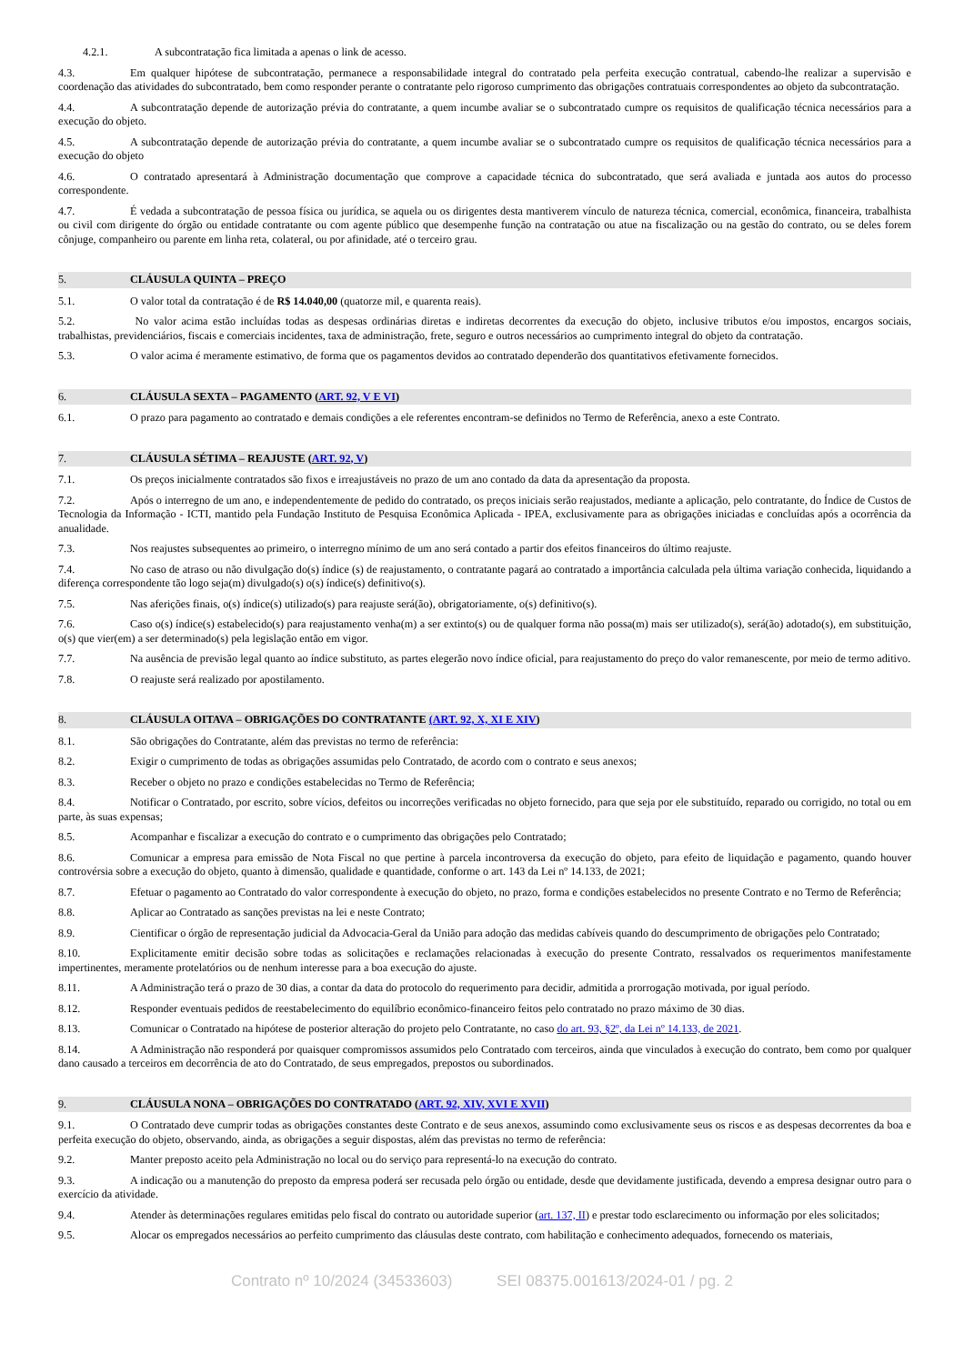4.2.1. A subcontratação fica limitada a apenas o link de acesso.
4.3. Em qualquer hipótese de subcontratação, permanece a responsabilidade integral do contratado pela perfeita execução contratual, cabendo-lhe realizar a supervisão e coordenação das atividades do subcontratado, bem como responder perante o contratante pelo rigoroso cumprimento das obrigações contratuais correspondentes ao objeto da subcontratação.
4.4. A subcontratação depende de autorização prévia do contratante, a quem incumbe avaliar se o subcontratado cumpre os requisitos de qualificação técnica necessários para a execução do objeto.
4.5. A subcontratação depende de autorização prévia do contratante, a quem incumbe avaliar se o subcontratado cumpre os requisitos de qualificação técnica necessários para a execução do objeto
4.6. O contratado apresentará à Administração documentação que comprove a capacidade técnica do subcontratado, que será avaliada e juntada aos autos do processo correspondente.
4.7. É vedada a subcontratação de pessoa física ou jurídica, se aquela ou os dirigentes desta mantiverem vínculo de natureza técnica, comercial, econômica, financeira, trabalhista ou civil com dirigente do órgão ou entidade contratante ou com agente público que desempenhe função na contratação ou atue na fiscalização ou na gestão do contrato, ou se deles forem cônjuge, companheiro ou parente em linha reta, colateral, ou por afinidade, até o terceiro grau.
5. CLÁUSULA QUINTA – PREÇO
5.1. O valor total da contratação é de R$ 14.040,00 (quatorze mil, e quarenta reais).
5.2. No valor acima estão incluídas todas as despesas ordinárias diretas e indiretas decorrentes da execução do objeto, inclusive tributos e/ou impostos, encargos sociais, trabalhistas, previdenciários, fiscais e comerciais incidentes, taxa de administração, frete, seguro e outros necessários ao cumprimento integral do objeto da contratação.
5.3. O valor acima é meramente estimativo, de forma que os pagamentos devidos ao contratado dependerão dos quantitativos efetivamente fornecidos.
6. CLÁUSULA SEXTA – PAGAMENTO (ART. 92, V E VI)
6.1. O prazo para pagamento ao contratado e demais condições a ele referentes encontram-se definidos no Termo de Referência, anexo a este Contrato.
7. CLÁUSULA SÉTIMA – REAJUSTE (ART. 92, V)
7.1. Os preços inicialmente contratados são fixos e irreajustáveis no prazo de um ano contado da data da apresentação da proposta.
7.2. Após o interregno de um ano, e independentemente de pedido do contratado, os preços iniciais serão reajustados, mediante a aplicação, pelo contratante, do Índice de Custos de Tecnologia da Informação - ICTI, mantido pela Fundação Instituto de Pesquisa Econômica Aplicada - IPEA, exclusivamente para as obrigações iniciadas e concluídas após a ocorrência da anualidade.
7.3. Nos reajustes subsequentes ao primeiro, o interregno mínimo de um ano será contado a partir dos efeitos financeiros do último reajuste.
7.4. No caso de atraso ou não divulgação do(s) índice (s) de reajustamento, o contratante pagará ao contratado a importância calculada pela última variação conhecida, liquidando a diferença correspondente tão logo seja(m) divulgado(s) o(s) índice(s) definitivo(s).
7.5. Nas aferições finais, o(s) índice(s) utilizado(s) para reajuste será(ão), obrigatoriamente, o(s) definitivo(s).
7.6. Caso o(s) índice(s) estabelecido(s) para reajustamento venha(m) a ser extinto(s) ou de qualquer forma não possa(m) mais ser utilizado(s), será(ão) adotado(s), em substituição, o(s) que vier(em) a ser determinado(s) pela legislação então em vigor.
7.7. Na ausência de previsão legal quanto ao índice substituto, as partes elegerão novo índice oficial, para reajustamento do preço do valor remanescente, por meio de termo aditivo.
7.8. O reajuste será realizado por apostilamento.
8. CLÁUSULA OITAVA – OBRIGAÇÕES DO CONTRATANTE (ART. 92, X, XI E XIV)
8.1. São obrigações do Contratante, além das previstas no termo de referência:
8.2. Exigir o cumprimento de todas as obrigações assumidas pelo Contratado, de acordo com o contrato e seus anexos;
8.3. Receber o objeto no prazo e condições estabelecidas no Termo de Referência;
8.4. Notificar o Contratado, por escrito, sobre vícios, defeitos ou incorreções verificadas no objeto fornecido, para que seja por ele substituído, reparado ou corrigido, no total ou em parte, às suas expensas;
8.5. Acompanhar e fiscalizar a execução do contrato e o cumprimento das obrigações pelo Contratado;
8.6. Comunicar a empresa para emissão de Nota Fiscal no que pertine à parcela incontroversa da execução do objeto, para efeito de liquidação e pagamento, quando houver controvérsia sobre a execução do objeto, quanto à dimensão, qualidade e quantidade, conforme o art. 143 da Lei nº 14.133, de 2021;
8.7. Efetuar o pagamento ao Contratado do valor correspondente à execução do objeto, no prazo, forma e condições estabelecidos no presente Contrato e no Termo de Referência;
8.8. Aplicar ao Contratado as sanções previstas na lei e neste Contrato;
8.9. Cientificar o órgão de representação judicial da Advocacia-Geral da União para adoção das medidas cabíveis quando do descumprimento de obrigações pelo Contratado;
8.10. Explicitamente emitir decisão sobre todas as solicitações e reclamações relacionadas à execução do presente Contrato, ressalvados os requerimentos manifestamente impertinentes, meramente protelatórios ou de nenhum interesse para a boa execução do ajuste.
8.11. A Administração terá o prazo de 30 dias, a contar da data do protocolo do requerimento para decidir, admitida a prorrogação motivada, por igual período.
8.12. Responder eventuais pedidos de reestabelecimento do equilíbrio econômico-financeiro feitos pelo contratado no prazo máximo de 30 dias.
8.13. Comunicar o Contratado na hipótese de posterior alteração do projeto pelo Contratante, no caso do art. 93, §2º, da Lei nº 14.133, de 2021.
8.14. A Administração não responderá por quaisquer compromissos assumidos pelo Contratado com terceiros, ainda que vinculados à execução do contrato, bem como por qualquer dano causado a terceiros em decorrência de ato do Contratado, de seus empregados, prepostos ou subordinados.
9. CLÁUSULA NONA – OBRIGAÇÕES DO CONTRATADO (ART. 92, XIV, XVI E XVII)
9.1. O Contratado deve cumprir todas as obrigações constantes deste Contrato e de seus anexos, assumindo como exclusivamente seus os riscos e as despesas decorrentes da boa e perfeita execução do objeto, observando, ainda, as obrigações a seguir dispostas, além das previstas no termo de referência:
9.2. Manter preposto aceito pela Administração no local ou do serviço para representá-lo na execução do contrato.
9.3. A indicação ou a manutenção do preposto da empresa poderá ser recusada pelo órgão ou entidade, desde que devidamente justificada, devendo a empresa designar outro para o exercício da atividade.
9.4. Atender às determinações regulares emitidas pelo fiscal do contrato ou autoridade superior (art. 137, II) e prestar todo esclarecimento ou informação por eles solicitados;
9.5. Alocar os empregados necessários ao perfeito cumprimento das cláusulas deste contrato, com habilitação e conhecimento adequados, fornecendo os materiais,
Contrato nº 10/2024 (34533603) SEI 08375.001613/2024-01 / pg. 2